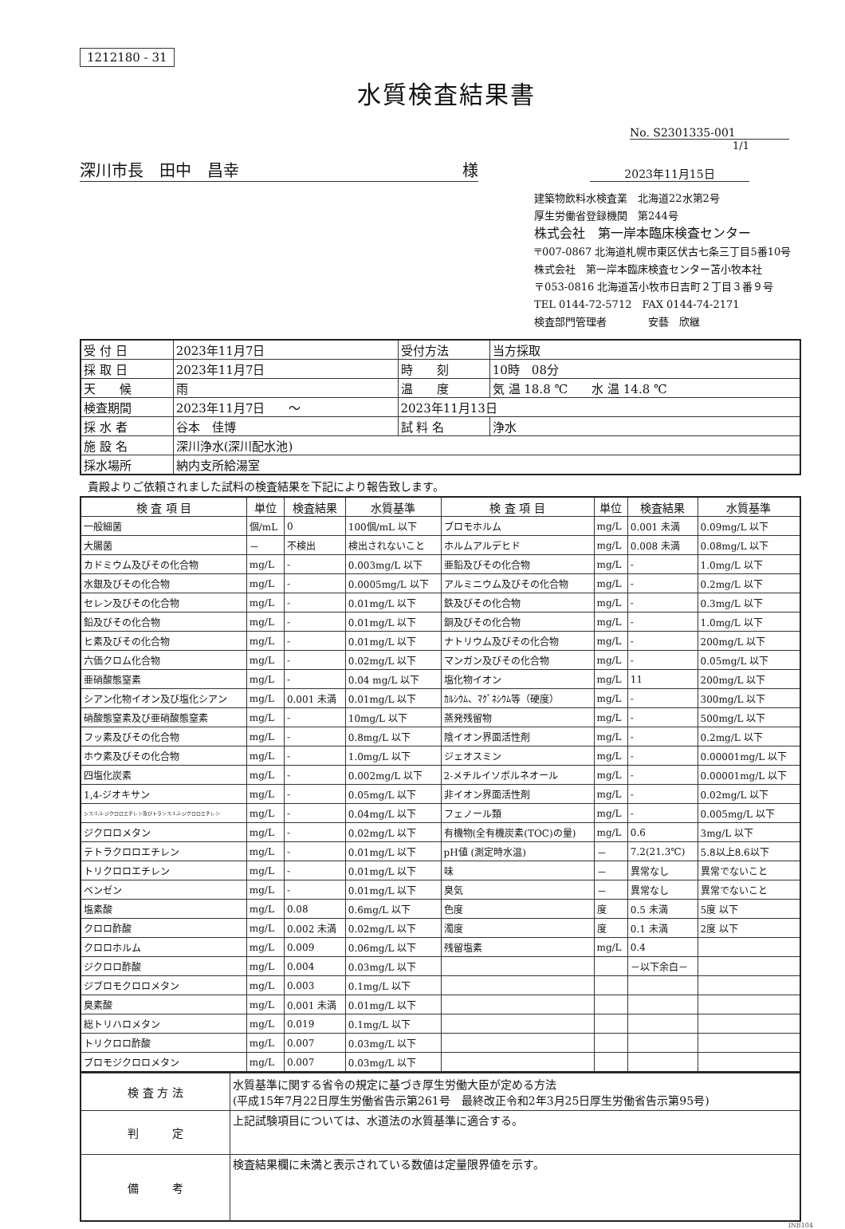1212180 - 31
水質検査結果書
No. S2301335-001
1/1
深川市長　田中　昌幸 様
2023年11月15日
建築物飲料水検査業　北海道22水第2号
厚生労働省登録機関　第244号
株式会社　第一岸本臨床検査センター
〒007-0867 北海道札幌市東区伏古七条三丁目5番10号
株式会社　第一岸本臨床検査センター苫小牧本社
〒053-0816 北海道苫小牧市日吉町２丁目３番９号
TEL 0144-72-5712　FAX 0144-74-2171
検査部門管理者　　　　安藝　欣継
| 受 付 日 | 2023年11月7日 | 受付方法 | 当方採取 |
| 採 取 日 | 2023年11月7日 | 時 刻 | 10時 08分 |
| 天 候 | 雨 | 温 度 | 気 温 18.8 ℃ 水 温 14.8 ℃ |
| 検査期間 | 2023年11月7日 ～ | 2023年11月13日 | |
| 採 水 者 | 谷本 佳博 | 試 料 名 | 浄水 |
| 施 設 名 | 深川浄水(深川配水池) | | |
| 採水場所 | 納内支所給湯室 | | |
貴殿よりご依頼されました試料の検査結果を下記により報告致します。
| 検 査 項 目 | 単位 | 検査結果 | 水質基準 | 検 査 項 目 | 単位 | 検査結果 | 水質基準 |
| --- | --- | --- | --- | --- | --- | --- | --- |
| 一般細菌 | 個/mL | 0 | 100個/mL 以下 | ブロモホルム | mg/L | 0.001 未満 | 0.09mg/L 以下 |
| 大腸菌 | － | 不検出 | 検出されないこと | ホルムアルデヒド | mg/L | 0.008 未満 | 0.08mg/L 以下 |
| カドミウム及びその化合物 | mg/L | - | 0.003mg/L 以下 | 亜鉛及びその化合物 | mg/L | - | 1.0mg/L 以下 |
| 水銀及びその化合物 | mg/L | - | 0.0005mg/L 以下 | アルミニウム及びその化合物 | mg/L | - | 0.2mg/L 以下 |
| セレン及びその化合物 | mg/L | - | 0.01mg/L 以下 | 鉄及びその化合物 | mg/L | - | 0.3mg/L 以下 |
| 鉛及びその化合物 | mg/L | - | 0.01mg/L 以下 | 銅及びその化合物 | mg/L | - | 1.0mg/L 以下 |
| ヒ素及びその化合物 | mg/L | - | 0.01mg/L 以下 | ナトリウム及びその化合物 | mg/L | - | 200mg/L 以下 |
| 六価クロム化合物 | mg/L | - | 0.02mg/L 以下 | マンガン及びその化合物 | mg/L | - | 0.05mg/L 以下 |
| 亜硝酸態窒素 | mg/L | - | 0.04 mg/L 以下 | 塩化物イオン | mg/L | 11 | 200mg/L 以下 |
| シアン化物イオン及び塩化シアン | mg/L | 0.001 未満 | 0.01mg/L 以下 | ｶﾙｼｳﾑ、ﾏｸﾞﾈｼｳﾑ等（硬度） | mg/L | - | 300mg/L 以下 |
| 硝酸態窒素及び亜硝酸態窒素 | mg/L | - | 10mg/L 以下 | 蒸発残留物 | mg/L | - | 500mg/L 以下 |
| フッ素及びその化合物 | mg/L | - | 0.8mg/L 以下 | 陰イオン界面活性剤 | mg/L | - | 0.2mg/L 以下 |
| ホウ素及びその化合物 | mg/L | - | 1.0mg/L 以下 | ジェオスミン | mg/L | - | 0.00001mg/L 以下 |
| 四塩化炭素 | mg/L | - | 0.002mg/L 以下 | 2-メチルイソボルネオール | mg/L | - | 0.00001mg/L 以下 |
| 1,4-ジオキサン | mg/L | - | 0.05mg/L 以下 | 非イオン界面活性剤 | mg/L | - | 0.02mg/L 以下 |
| シス-1,2-ジクロロエチレン及びトランス-1,2-ジクロロエチレン | mg/L | - | 0.04mg/L 以下 | フェノール類 | mg/L | - | 0.005mg/L 以下 |
| ジクロロメタン | mg/L | - | 0.02mg/L 以下 | 有機物(全有機炭素(TOC)の量) | mg/L | 0.6 | 3mg/L 以下 |
| テトラクロロエチレン | mg/L | - | 0.01mg/L 以下 | pH値 (測定時水温) | － | 7.2(21.3℃) | 5.8以上8.6以下 |
| トリクロロエチレン | mg/L | - | 0.01mg/L 以下 | 味 | － | 異常なし | 異常でないこと |
| ベンゼン | mg/L | - | 0.01mg/L 以下 | 臭気 | － | 異常なし | 異常でないこと |
| 塩素酸 | mg/L | 0.08 | 0.6mg/L 以下 | 色度 | 度 | 0.5 未満 | 5度 以下 |
| クロロ酢酸 | mg/L | 0.002 未満 | 0.02mg/L 以下 | 濁度 | 度 | 0.1 未満 | 2度 以下 |
| クロロホルム | mg/L | 0.009 | 0.06mg/L 以下 | 残留塩素 | mg/L | 0.4 | |
| ジクロロ酢酸 | mg/L | 0.004 | 0.03mg/L 以下 | | | －以下余白－ | |
| ジブロモクロロメタン | mg/L | 0.003 | 0.1mg/L 以下 | | | | |
| 臭素酸 | mg/L | 0.001 未満 | 0.01mg/L 以下 | | | | |
| 総トリハロメタン | mg/L | 0.019 | 0.1mg/L 以下 | | | | |
| トリクロロ酢酸 | mg/L | 0.007 | 0.03mg/L 以下 | | | | |
| ブロモジクロロメタン | mg/L | 0.007 | 0.03mg/L 以下 | | | | |
| 検 査 方 法 | 水質基準に関する省令の規定に基づき厚生労働大臣が定める方法 (平成15年7月22日厚生労働省告示第261号 最終改正令和2年3月25日厚生労働省告示第95号) |
| 判 定 | 上記試験項目については、水道法の水質基準に適合する。 |
| 備 考 | 検査結果欄に未満と表示されている数値は定量限界値を示す。 |
INB104